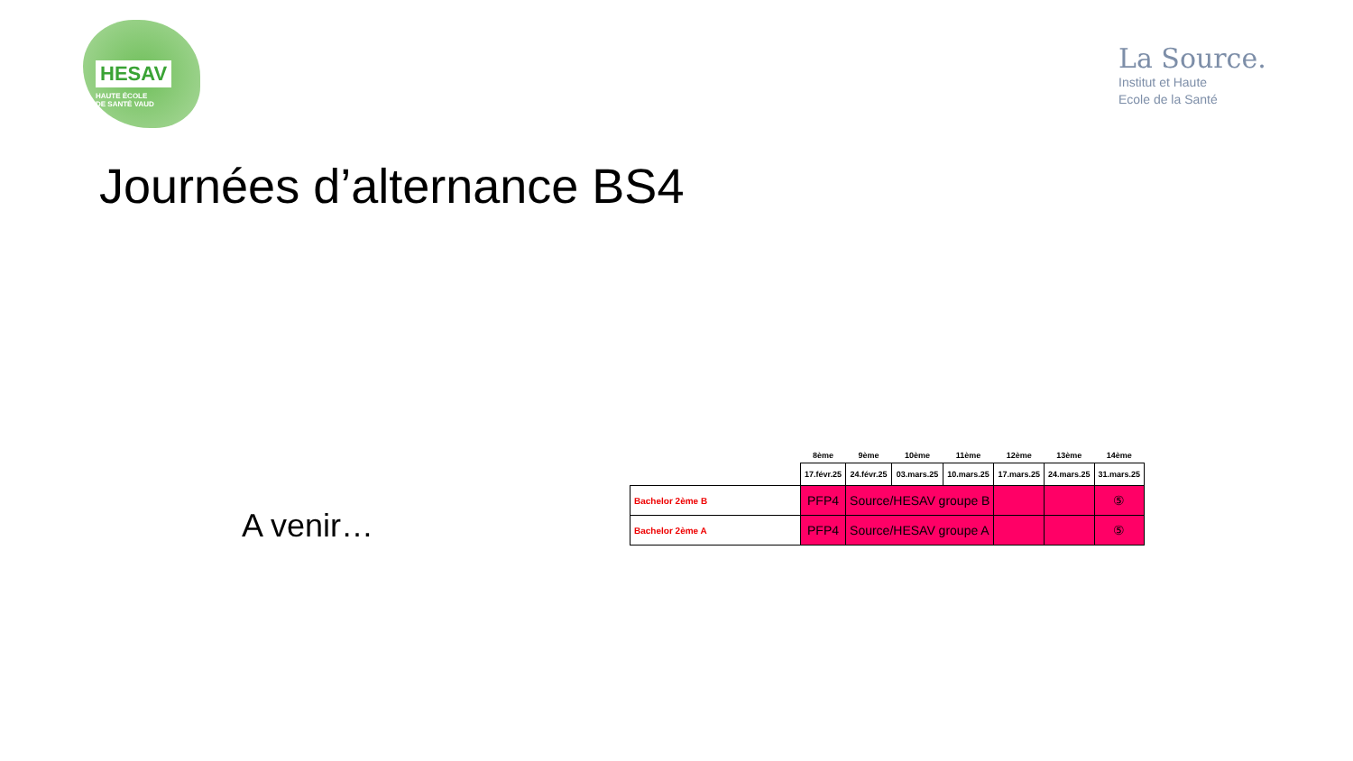HESAV
HAUTE ÉCOLE
DE SANTÉ VAUD
La Source.
Institut et Haute
Ecole de la Santé
Journées d’alternance BS4
A venir…
| | 8ème | 9ème | 10ème | 11ème | 12ème | 13ème | 14ème |
| | 17.févr.25 | 24.févr.25 | 03.mars.25 | 10.mars.25 | 17.mars.25 | 24.mars.25 | 31.mars.25 |
| Bachelor 2ème B | PFP4 | Source/HESAV groupe B | | | | | ⑤ |
| Bachelor 2ème A | PFP4 | Source/HESAV groupe A | | | | | ⑤ |